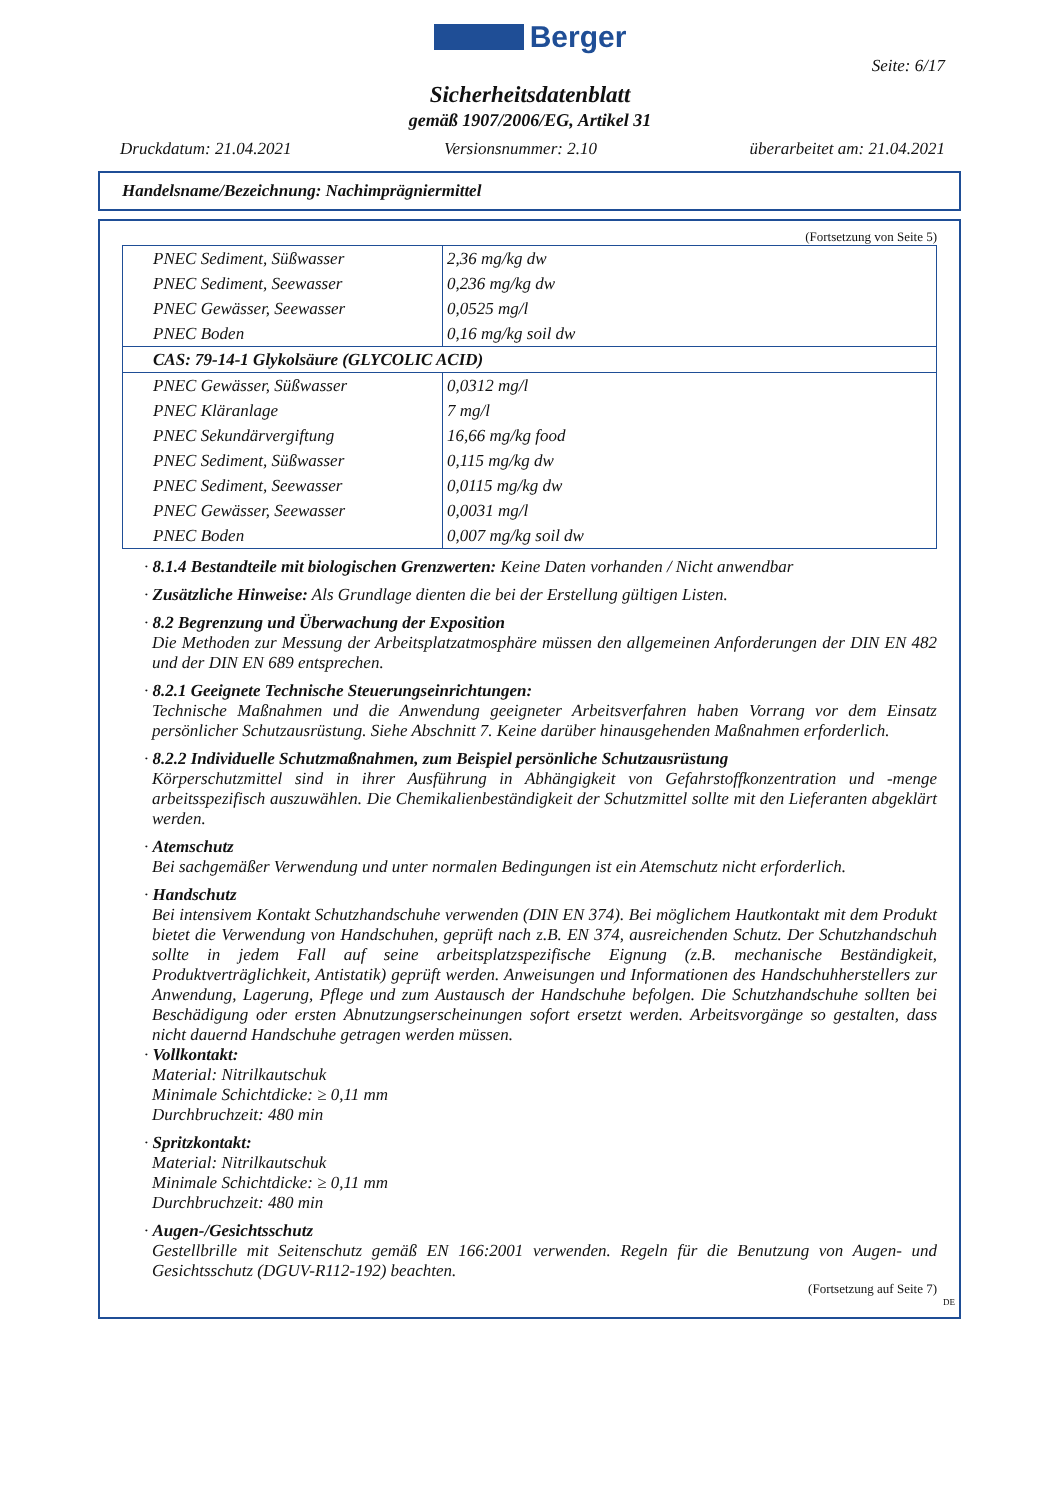Berger
Seite: 6/17
Sicherheitsdatenblatt
gemäß 1907/2006/EG, Artikel 31
Druckdatum: 21.04.2021 Versionsnummer: 2.10 überarbeitet am: 21.04.2021
Handelsname/Bezeichnung: Nachimprägniermittel
(Fortsetzung von Seite 5)
| PNEC Sediment, Süßwasser | 2,36 mg/kg dw |
| PNEC Sediment, Seewasser | 0,236 mg/kg dw |
| PNEC Gewässer, Seewasser | 0,0525 mg/l |
| PNEC Boden | 0,16 mg/kg soil dw |
| CAS: 79-14-1 Glykolsäure (GLYCOLIC ACID) | |
| PNEC Gewässer, Süßwasser | 0,0312 mg/l |
| PNEC Kläranlage | 7 mg/l |
| PNEC Sekundärvergiftung | 16,66 mg/kg food |
| PNEC Sediment, Süßwasser | 0,115 mg/kg dw |
| PNEC Sediment, Seewasser | 0,0115 mg/kg dw |
| PNEC Gewässer, Seewasser | 0,0031 mg/l |
| PNEC Boden | 0,007 mg/kg soil dw |
· 8.1.4 Bestandteile mit biologischen Grenzwerten: Keine Daten vorhanden / Nicht anwendbar
· Zusätzliche Hinweise: Als Grundlage dienten die bei der Erstellung gültigen Listen.
· 8.2 Begrenzung und Überwachung der Exposition
Die Methoden zur Messung der Arbeitsplatzatmosphäre müssen den allgemeinen Anforderungen der DIN EN 482 und der DIN EN 689 entsprechen.
· 8.2.1 Geeignete Technische Steuerungseinrichtungen:
Technische Maßnahmen und die Anwendung geeigneter Arbeitsverfahren haben Vorrang vor dem Einsatz persönlicher Schutzausrüstung. Siehe Abschnitt 7. Keine darüber hinausgehenden Maßnahmen erforderlich.
· 8.2.2 Individuelle Schutzmaßnahmen, zum Beispiel persönliche Schutzausrüstung
Körperschutzmittel sind in ihrer Ausführung in Abhängigkeit von Gefahrstoffkonzentration und -menge arbeitsspezifisch auszuwählen. Die Chemikalienbeständigkeit der Schutzmittel sollte mit den Lieferanten abgeklärt werden.
· Atemschutz
Bei sachgemäßer Verwendung und unter normalen Bedingungen ist ein Atemschutz nicht erforderlich.
· Handschutz
Bei intensivem Kontakt Schutzhandschuhe verwenden (DIN EN 374). Bei möglichem Hautkontakt mit dem Produkt bietet die Verwendung von Handschuhen, geprüft nach z.B. EN 374, ausreichenden Schutz. Der Schutzhandschuh sollte in jedem Fall auf seine arbeitsplatzspezifische Eignung (z.B. mechanische Beständigkeit, Produktverträglichkeit, Antistatik) geprüft werden. Anweisungen und Informationen des Handschuhherstellers zur Anwendung, Lagerung, Pflege und zum Austausch der Handschuhe befolgen. Die Schutzhandschuhe sollten bei Beschädigung oder ersten Abnutzungserscheinungen sofort ersetzt werden. Arbeitsvorgänge so gestalten, dass nicht dauernd Handschuhe getragen werden müssen.
· Vollkontakt:
Material: Nitrilkautschuk
Minimale Schichtdicke: ≥ 0,11 mm
Durchbruchzeit: 480 min
· Spritzkontakt:
Material: Nitrilkautschuk
Minimale Schichtdicke: ≥ 0,11 mm
Durchbruchzeit: 480 min
· Augen-/Gesichtsschutz
Gestellbrille mit Seitenschutz gemäß EN 166:2001 verwenden. Regeln für die Benutzung von Augen- und Gesichtsschutz (DGUV-R112-192) beachten.
(Fortsetzung auf Seite 7)
DE